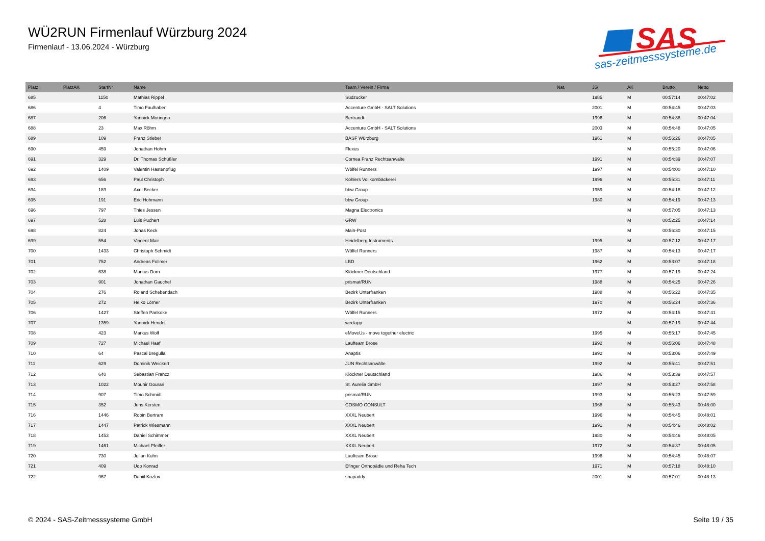WÜ2RUN Firmenlauf Würzburg 2024
Firmenlauf - 13.06.2024 - Würzburg
SAS
sas-zeitmesssysteme.de
| Platz | PlatzAK | StartNr | Name | Team / Verein / Firma | Nat. | JG | AK | Brutto | Netto |
| --- | --- | --- | --- | --- | --- | --- | --- | --- | --- |
| 685 | | 1150 | Mathias Rippel | Südzucker | | 1985 | M | 00:57:14 | 00:47:02 |
| 686 | | 4 | Timo Faulhaber | Accenture GmbH - SALT Solutions | | 2001 | M | 00:54:45 | 00:47:03 |
| 687 | | 206 | Yannick Moringen | Bertrandt | | 1996 | M | 00:54:38 | 00:47:04 |
| 688 | | 23 | Max Röhm | Accenture GmbH - SALT Solutions | | 2003 | M | 00:54:48 | 00:47:05 |
| 689 | | 109 | Franz Stieber | BASF Würzburg | | 1961 | M | 00:56:26 | 00:47:05 |
| 690 | | 459 | Jonathan Hohm | Flexus | | | M | 00:55:20 | 00:47:06 |
| 691 | | 329 | Dr. Thomas Schüßler | Cornea Franz Rechtsanwälte | | 1991 | M | 00:54:39 | 00:47:07 |
| 692 | | 1409 | Valentin Hastenpflug | Wölfel Runners | | 1997 | M | 00:54:00 | 00:47:10 |
| 693 | | 656 | Paul Christoph | Köhlers Vollkornbäckerei | | 1996 | M | 00:55:31 | 00:47:11 |
| 694 | | 189 | Axel Becker | bbw Group | | 1959 | M | 00:54:18 | 00:47:12 |
| 695 | | 191 | Eric Hohmann | bbw Group | | 1980 | M | 00:54:19 | 00:47:13 |
| 696 | | 797 | Thies Jessen | Magna Electronics | | | M | 00:57:05 | 00:47:13 |
| 697 | | 528 | Luis Puchert | GRW | | | M | 00:52:25 | 00:47:14 |
| 698 | | 824 | Jonas Keck | Main-Post | | | M | 00:56:30 | 00:47:15 |
| 699 | | 554 | Vincent Mair | Heidelberg Instruments | | 1995 | M | 00:57:12 | 00:47:17 |
| 700 | | 1433 | Christoph Schmidt | Wölfel Runners | | 1987 | M | 00:54:13 | 00:47:17 |
| 701 | | 752 | Andreas Follmer | LBD | | 1962 | M | 00:53:07 | 00:47:18 |
| 702 | | 638 | Markus Dorn | Klöckner Deutschland | | 1977 | M | 00:57:19 | 00:47:24 |
| 703 | | 901 | Jonathan Gauchel | prismat/RUN | | 1988 | M | 00:54:25 | 00:47:26 |
| 704 | | 276 | Roland Schebendach | Bezirk Unterfranken | | 1988 | M | 00:56:22 | 00:47:35 |
| 705 | | 272 | Heiko Lörner | Bezirk Unterfranken | | 1970 | M | 00:56:24 | 00:47:36 |
| 706 | | 1427 | Steffen Pankoke | Wölfel Runners | | 1972 | M | 00:54:15 | 00:47:41 |
| 707 | | 1359 | Yannick Hendel | weclapp | | | M | 00:57:19 | 00:47:44 |
| 708 | | 423 | Markus Wolf | eMoveUs - move together electric | | 1995 | M | 00:55:17 | 00:47:45 |
| 709 | | 727 | Michael Haaf | Laufteam Brose | | 1992 | M | 00:56:06 | 00:47:48 |
| 710 | | 64 | Pascal Bregulla | Anaptis | | 1992 | M | 00:53:06 | 00:47:49 |
| 711 | | 629 | Dominik Weickert | JUN Rechtsanwälte | | 1992 | M | 00:55:41 | 00:47:51 |
| 712 | | 640 | Sebastian Francz | Klöckner Deutschland | | 1986 | M | 00:53:39 | 00:47:57 |
| 713 | | 1022 | Mounir Gourari | St. Aurelia GmbH | | 1997 | M | 00:53:27 | 00:47:58 |
| 714 | | 907 | Timo Schmidt | prismat/RUN | | 1993 | M | 00:55:23 | 00:47:59 |
| 715 | | 352 | Jens Kersten | COSMO CONSULT | | 1968 | M | 00:55:43 | 00:48:00 |
| 716 | | 1446 | Robin Bertram | XXXL Neubert | | 1996 | M | 00:54:45 | 00:48:01 |
| 717 | | 1447 | Patrick Wiesmann | XXXL Neubert | | 1991 | M | 00:54:46 | 00:48:02 |
| 718 | | 1453 | Daniel Schimmer | XXXL Neubert | | 1980 | M | 00:54:46 | 00:48:05 |
| 719 | | 1461 | Michael Pfeiffer | XXXL Neubert | | 1972 | M | 00:54:37 | 00:48:05 |
| 720 | | 730 | Julian Kuhn | Laufteam Brose | | 1996 | M | 00:54:45 | 00:48:07 |
| 721 | | 409 | Udo Konrad | Efinger Orthopädie und Reha Tech | | 1971 | M | 00:57:18 | 00:48:10 |
| 722 | | 967 | Daniil Kozlov | snapaddy | | 2001 | M | 00:57:01 | 00:48:13 |
© 2024 - SAS-Zeitmesssysteme GmbH Seite 19 / 35